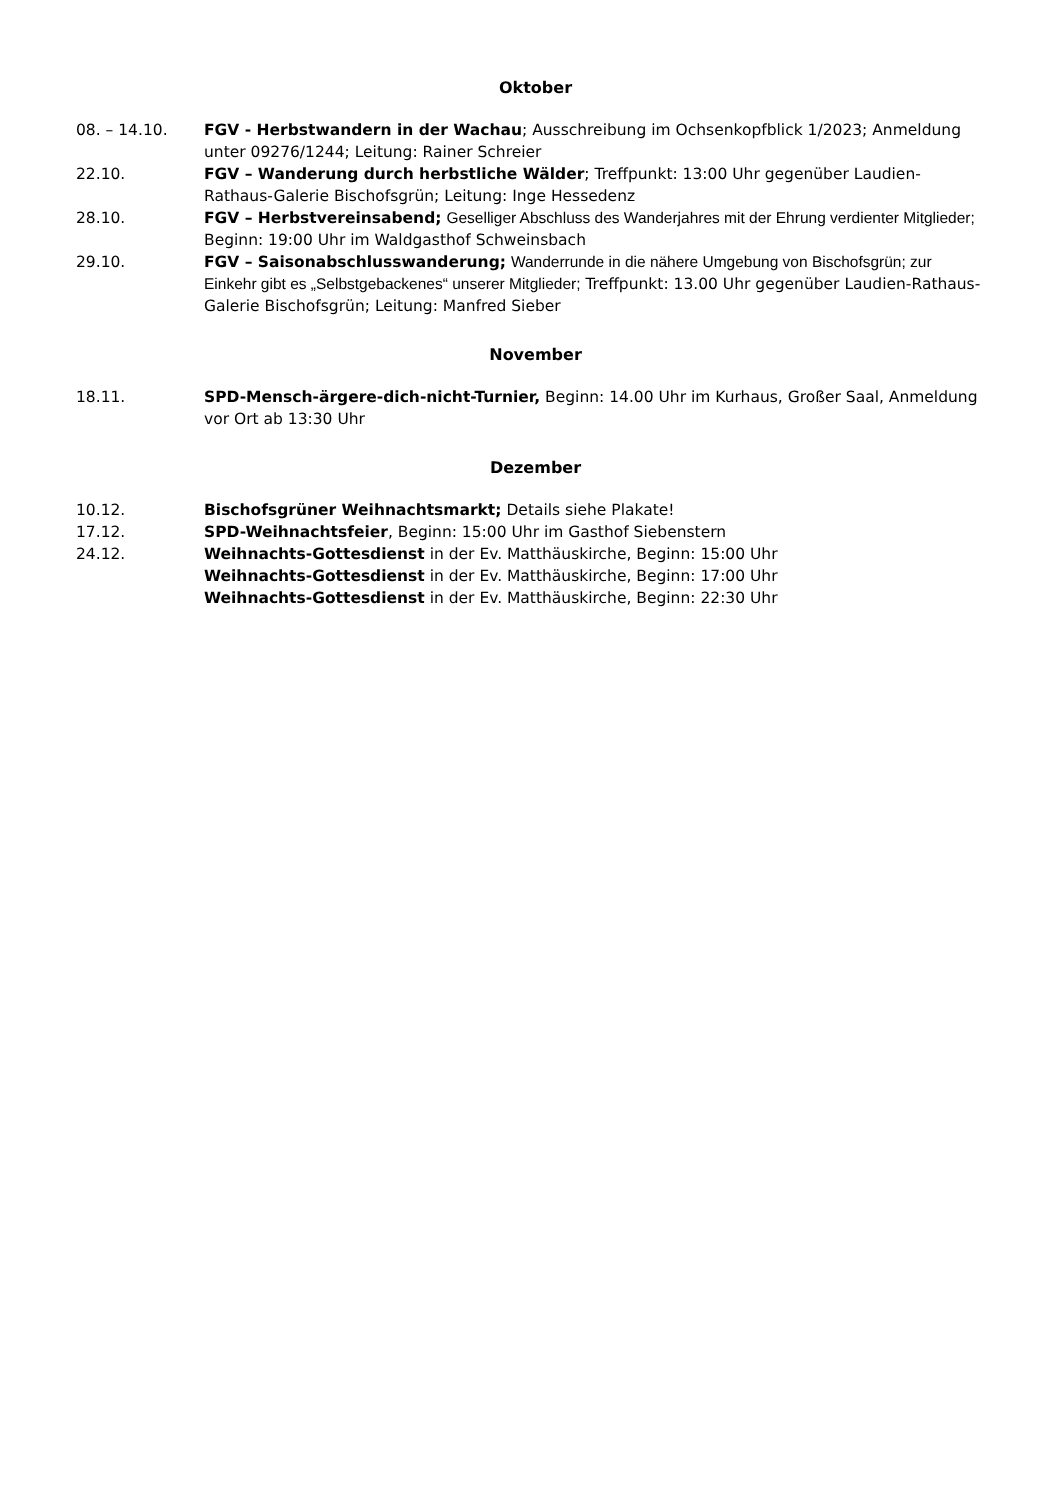Oktober
08. – 14.10. FGV - Herbstwandern in der Wachau; Ausschreibung im Ochsenkopfblick 1/2023; Anmeldung unter 09276/1244; Leitung: Rainer Schreier
22.10. FGV – Wanderung durch herbstliche Wälder; Treffpunkt: 13:00 Uhr gegenüber Laudien-Rathaus-Galerie Bischofsgrün; Leitung: Inge Hessedenz
28.10. FGV – Herbstvereinsabend; Geselliger Abschluss des Wanderjahres mit der Ehrung verdienter Mitglieder; Beginn: 19:00 Uhr im Waldgasthof Schweinsbach
29.10. FGV – Saisonabschlusswanderung; Wanderrunde in die nähere Umgebung von Bischofsgrün; zur Einkehr gibt es „Selbstgebackenes“ unserer Mitglieder; Treffpunkt: 13.00 Uhr gegenüber Laudien-Rathaus-Galerie Bischofsgrün; Leitung: Manfred Sieber
November
18.11. SPD-Mensch-ärgere-dich-nicht-Turnier, Beginn: 14.00 Uhr im Kurhaus, Großer Saal, Anmeldung vor Ort ab 13:30 Uhr
Dezember
10.12. Bischofsgrüner Weihnachtsmarkt; Details siehe Plakate!
17.12. SPD-Weihnachtsfeier, Beginn: 15:00 Uhr im Gasthof Siebenstern
24.12. Weihnachts-Gottesdienst in der Ev. Matthäuskirche, Beginn: 15:00 Uhr
Weihnachts-Gottesdienst in der Ev. Matthäuskirche, Beginn: 17:00 Uhr
Weihnachts-Gottesdienst in der Ev. Matthäuskirche, Beginn: 22:30 Uhr